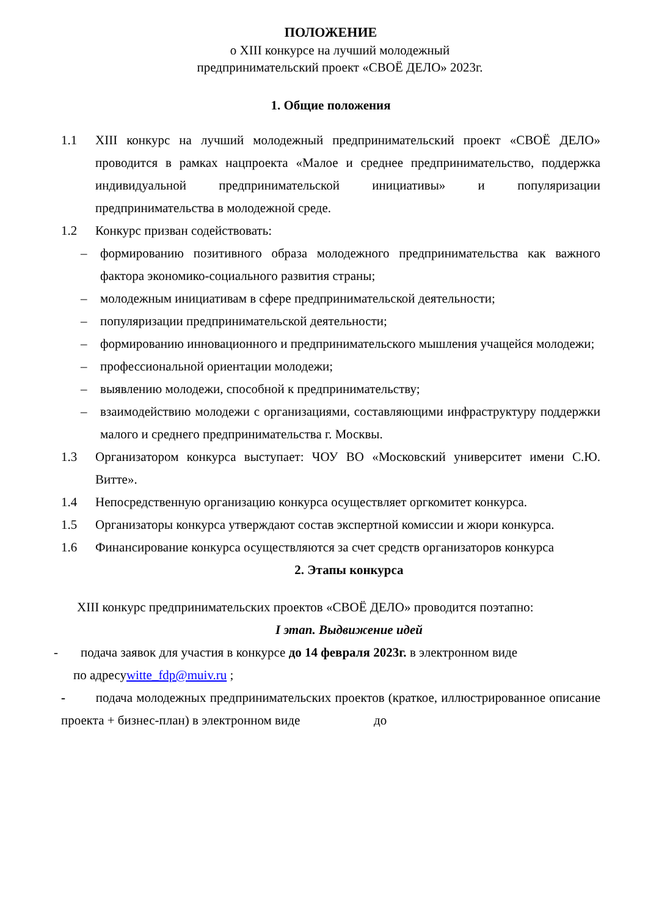ПОЛОЖЕНИЕ
о XIII конкурсе на лучший молодежный
предпринимательский проект «СВОЁ ДЕЛО» 2023г.
1. Общие положения
1.1 XIII конкурс на лучший молодежный предпринимательский проект «СВОЁ ДЕЛО» проводится в рамках нацпроекта «Малое и среднее предпринимательство, поддержка индивидуальной предпринимательской инициативы» и популяризации предпринимательства в молодежной среде.
1.2 Конкурс призван содействовать:
– формированию позитивного образа молодежного предпринимательства как важного фактора экономико-социального развития страны;
– молодежным инициативам в сфере предпринимательской деятельности;
– популяризации предпринимательской деятельности;
– формированию инновационного и предпринимательского мышления учащейся молодежи;
– профессиональной ориентации молодежи;
– выявлению молодежи, способной к предпринимательству;
– взаимодействию молодежи с организациями, составляющими инфраструктуру поддержки малого и среднего предпринимательства г. Москвы.
1.3 Организатором конкурса выступает: ЧОУ ВО «Московский университет имени С.Ю. Витте».
1.4 Непосредственную организацию конкурса осуществляет оргкомитет конкурса.
1.5 Организаторы конкурса утверждают состав экспертной комиссии и жюри конкурса.
1.6 Финансирование конкурса осуществляются за счет средств организаторов конкурса
2. Этапы конкурса
XIII конкурс предпринимательских проектов «СВОЁ ДЕЛО» проводится поэтапно:
I этап. Выдвижение идей
- подача заявок для участия в конкурсе до 14 февраля 2023г. в электронном виде
по адресуwitte_fdp@muiv.ru ;
- подача молодежных предпринимательских проектов (краткое, иллюстрированное описание проекта + бизнес-план) в электронном виде до